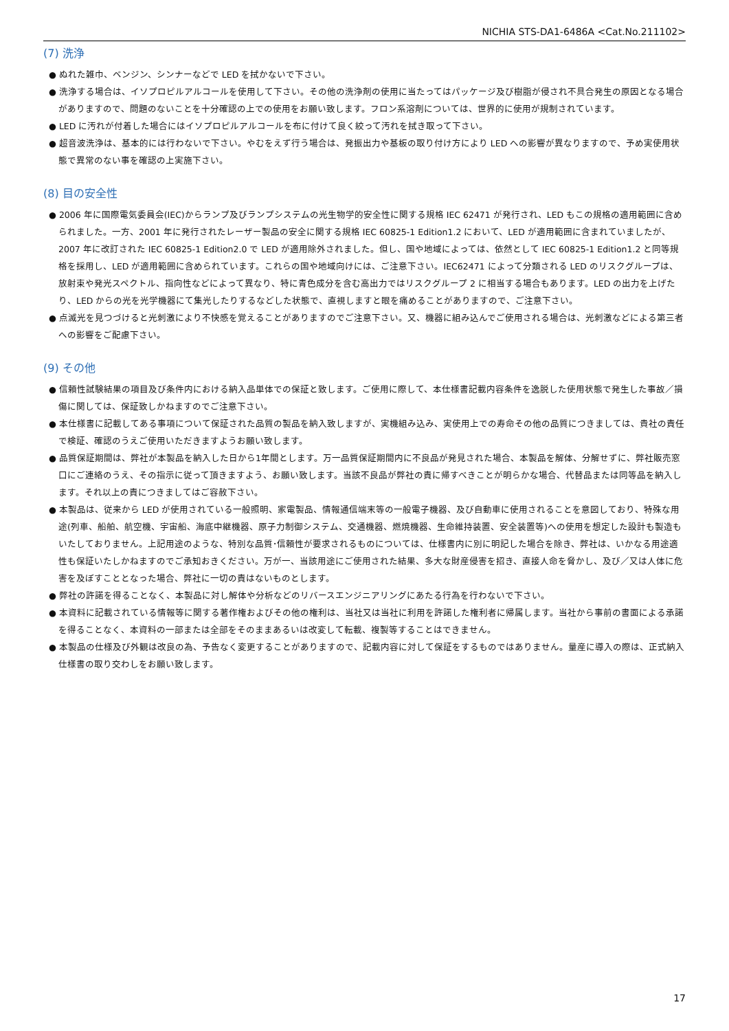NICHIA STS-DA1-6486A <Cat.No.211102>
(7) 洗浄
● ぬれた雑巾、ベンジン、シンナーなどで LED を拭かないで下さい。
● 洗浄する場合は、イソプロピルアルコールを使用して下さい。その他の洗浄剤の使用に当たってはパッケージ及び樹脂が侵され不具合発生の原因となる場合がありますので、問題のないことを十分確認の上での使用をお願い致します。フロン系溶剤については、世界的に使用が規制されています。
● LED に汚れが付着した場合にはイソプロピルアルコールを布に付けて良く絞って汚れを拭き取って下さい。
● 超音波洗浄は、基本的には行わないで下さい。やむをえず行う場合は、発振出力や基板の取り付け方により LED への影響が異なりますので、予め実使用状態で異常のない事を確認の上実施下さい。
(8) 目の安全性
● 2006 年に国際電気委員会(IEC)からランプ及びランプシステムの光生物学的安全性に関する規格 IEC 62471 が発行され、LED もこの規格の適用範囲に含められました。一方、2001 年に発行されたレーザー製品の安全に関する規格 IEC 60825-1 Edition1.2 において、LED が適用範囲に含まれていましたが、2007 年に改訂された IEC 60825-1 Edition2.0 で LED が適用除外されました。但し、国や地域によっては、依然として IEC 60825-1 Edition1.2 と同等規格を採用し、LED が適用範囲に含められています。これらの国や地域向けには、ご注意下さい。IEC62471 によって分類される LED のリスクグループは、放射束や発光スペクトル、指向性などによって異なり、特に青色成分を含む高出力ではリスクグループ 2 に相当する場合もあります。LED の出力を上げたり、LED からの光を光学機器にて集光したりするなどした状態で、直視しますと眼を痛めることがありますので、ご注意下さい。
● 点滅光を見つづけると光刺激により不快感を覚えることがありますのでご注意下さい。又、機器に組み込んでご使用される場合は、光刺激などによる第三者への影響をご配慮下さい。
(9) その他
● 信頼性試験結果の項目及び条件内における納入品単体での保証と致します。ご使用に際して、本仕様書記載内容条件を逸脱した使用状態で発生した事故／損傷に関しては、保証致しかねますのでご注意下さい。
● 本仕様書に記載してある事項について保証された品質の製品を納入致しますが、実機組み込み、実使用上での寿命その他の品質につきましては、貴社の責任で検証、確認のうえご使用いただきますようお願い致します。
● 品質保証期間は、弊社が本製品を納入した日から1年間とします。万一品質保証期間内に不良品が発見された場合、本製品を解体、分解せずに、弊社販売窓口にご連絡のうえ、その指示に従って頂きますよう、お願い致します。当該不良品が弊社の責に帰すべきことが明らかな場合、代替品または同等品を納入します。それ以上の責につきましてはご容赦下さい。
● 本製品は、従来から LED が使用されている一般照明、家電製品、情報通信端末等の一般電子機器、及び自動車に使用されることを意図しており、特殊な用途(列車、船舶、航空機、宇宙船、海底中継機器、原子力制御システム、交通機器、燃焼機器、生命維持装置、安全装置等)への使用を想定した設計も製造もいたしておりません。上記用途のような、特別な品質･信頼性が要求されるものについては、仕様書内に別に明記した場合を除き、弊社は、いかなる用途適性も保証いたしかねますのでご承知おきください。万が一、当該用途にご使用された結果、多大な財産侵害を招き、直接人命を脅かし、及び／又は人体に危害を及ぼすこととなった場合、弊社に一切の責はないものとします。
● 弊社の許諾を得ることなく、本製品に対し解体や分析などのリバースエンジニアリングにあたる行為を行わないで下さい。
● 本資料に記載されている情報等に関する著作権およびその他の権利は、当社又は当社に利用を許諾した権利者に帰属します。当社から事前の書面による承諾を得ることなく、本資料の一部または全部をそのままあるいは改変して転載、複製等することはできません。
● 本製品の仕様及び外観は改良の為、予告なく変更することがありますので、記載内容に対して保証をするものではありません。量産に導入の際は、正式納入仕様書の取り交わしをお願い致します。
17